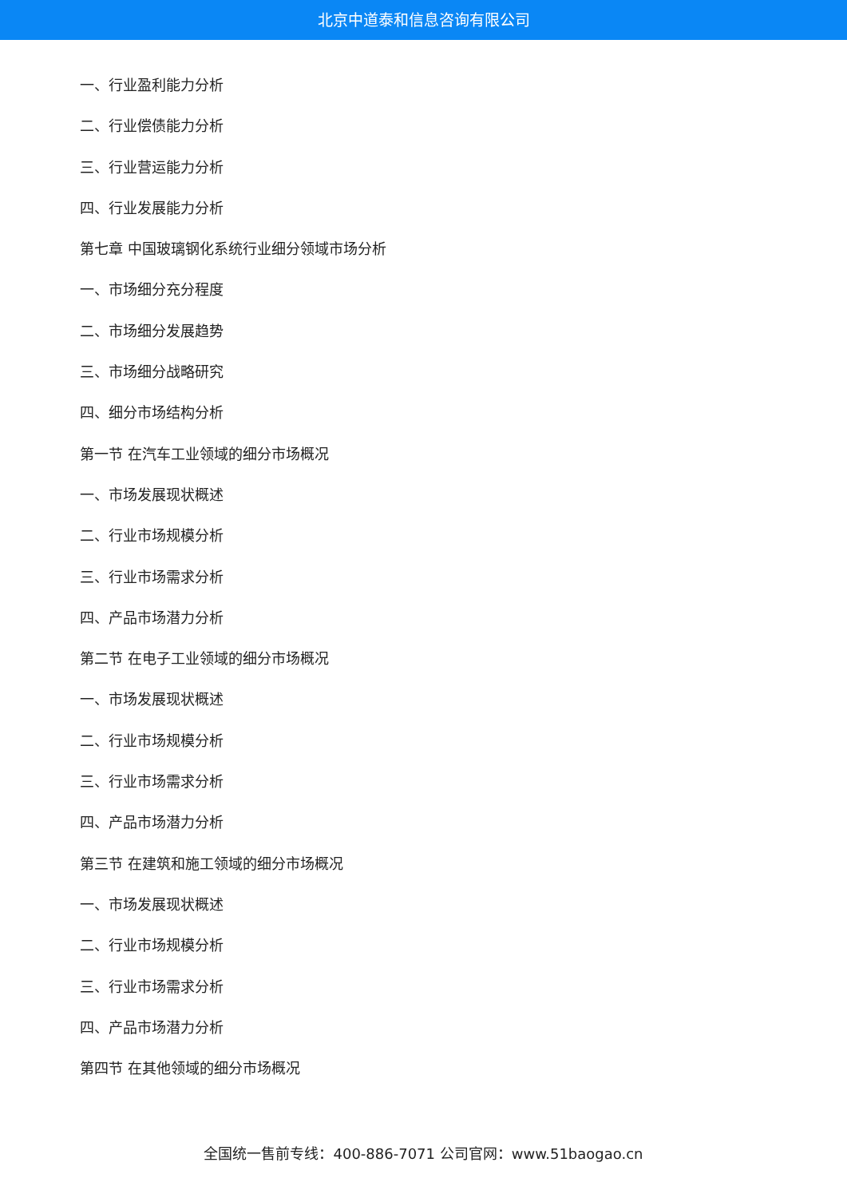北京中道泰和信息咨询有限公司
一、行业盈利能力分析
二、行业偿债能力分析
三、行业营运能力分析
四、行业发展能力分析
第七章 中国玻璃钢化系统行业细分领域市场分析
一、市场细分充分程度
二、市场细分发展趋势
三、市场细分战略研究
四、细分市场结构分析
第一节 在汽车工业领域的细分市场概况
一、市场发展现状概述
二、行业市场规模分析
三、行业市场需求分析
四、产品市场潜力分析
第二节 在电子工业领域的细分市场概况
一、市场发展现状概述
二、行业市场规模分析
三、行业市场需求分析
四、产品市场潜力分析
第三节 在建筑和施工领域的细分市场概况
一、市场发展现状概述
二、行业市场规模分析
三、行业市场需求分析
四、产品市场潜力分析
第四节 在其他领域的细分市场概况
全国统一售前专线：400-886-7071 公司官网：www.51baogao.cn